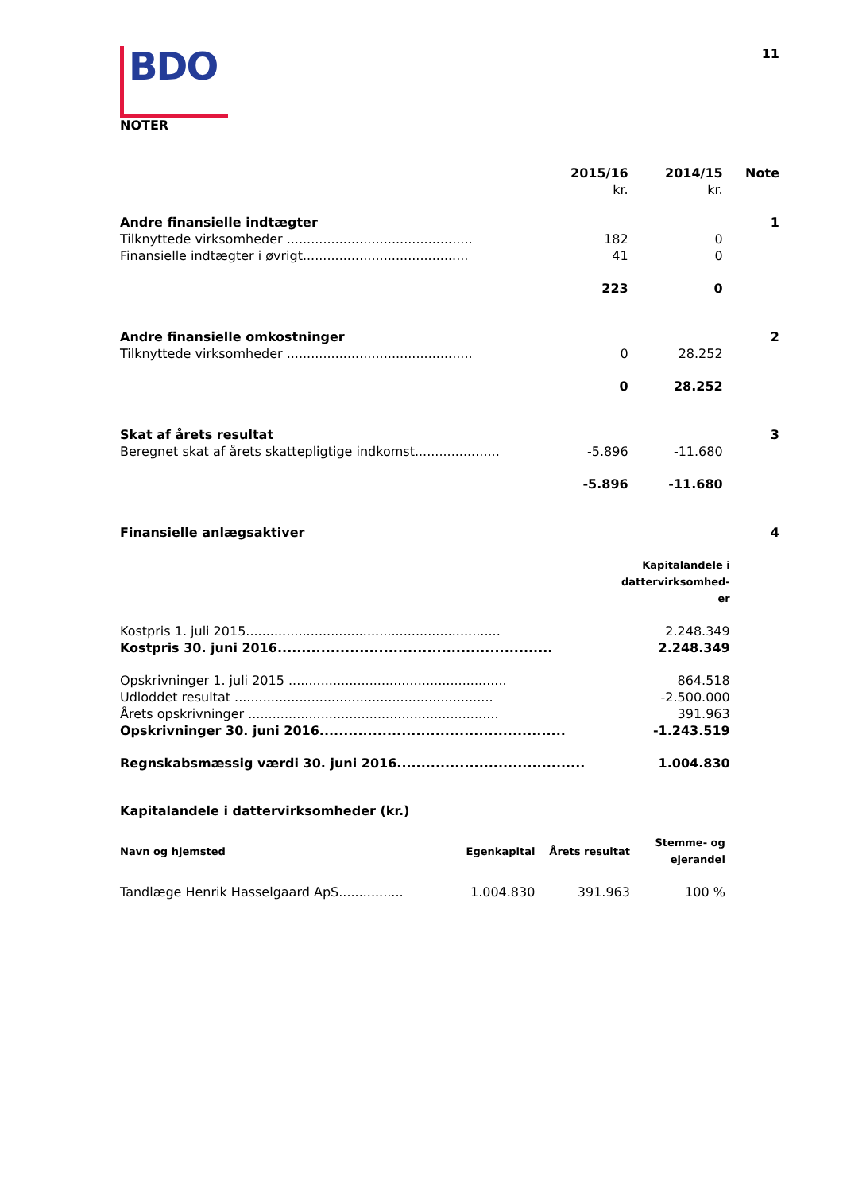BDO
11
NOTER
| | 2015/16 | 2014/15 | Note |
| | kr. | kr. | |
| Andre finansielle indtægter | | | 1 |
| Tilknyttede virksomheder .............................................. | 182 | 0 | |
| Finansielle indtægter i øvrigt......................................... | 41 | 0 | |
| | 223 | 0 | |
| Andre finansielle omkostninger | | | 2 |
| Tilknyttede virksomheder .............................................. | 0 | 28.252 | |
| | 0 | 28.252 | |
| Skat af årets resultat | | | 3 |
| Beregnet skat af årets skattepligtige indkomst..................... | -5.896 | -11.680 | |
| | -5.896 | -11.680 | |
| Finansielle anlægsaktiver | | | 4 |
| | Kapitalandele i dattervirksomhed- er | |
| Kostpris 1. juli 2015............................................................... | 2.248.349 | |
| Kostpris 30. juni 2016......................................................... | 2.248.349 | |
| Opskrivninger 1. juli 2015 ...................................................... | 864.518 | |
| Udloddet resultat ................................................................ | -2.500.000 | |
| Årets opskrivninger .............................................................. | 391.963 | |
| Opskrivninger 30. juni 2016................................................... | -1.243.519 | |
| Regnskabsmæssig værdi 30. juni 2016....................................... | 1.004.830 | |
Kapitalandele i dattervirksomheder (kr.)
| Navn og hjemsted | Egenkapital | Årets resultat | Stemme- og ejerandel | |
| Tandlæge Henrik Hasselgaard ApS................ | 1.004.830 | 391.963 | 100 % | |